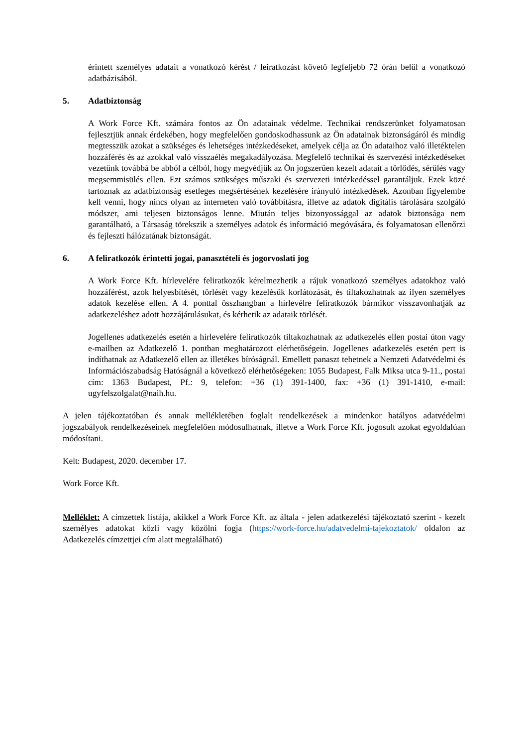érintett személyes adatait a vonatkozó kérést / leiratkozást követő legfeljebb 72 órán belül a vonatkozó adatbázisából.
5. Adatbiztonság
A Work Force Kft. számára fontos az Ön adatainak védelme. Technikai rendszerünket folyamatosan fejlesztjük annak érdekében, hogy megfelelően gondoskodhassunk az Ön adatainak biztonságáról és mindig megtesszük azokat a szükséges és lehetséges intézkedéseket, amelyek célja az Ön adataihoz való illetéktelen hozzáférés és az azokkal való visszaélés megakadályozása. Megfelelő technikai és szervezési intézkedéseket vezetünk továbbá be abból a célból, hogy megvédjük az Ön jogszerűen kezelt adatait a törlődés, sérülés vagy megsemmisülés ellen. Ezt számos szükséges műszaki és szervezeti intézkedéssel garantáljuk. Ezek közé tartoznak az adatbiztonság esetleges megsértésének kezelésére irányuló intézkedések. Azonban figyelembe kell venni, hogy nincs olyan az interneten való továbbításra, illetve az adatok digitális tárolására szolgáló módszer, ami teljesen biztonságos lenne. Miután teljes bizonyossággal az adatok biztonsága nem garantálható, a Társaság törekszik a személyes adatok és információ megóvására, és folyamatosan ellenőrzi és fejleszti hálózatának biztonságát.
6. A feliratkozók érintetti jogai, panasztételi és jogorvoslati jog
A Work Force Kft. hírlevelére feliratkozók kérelmezhetik a rájuk vonatkozó személyes adatokhoz való hozzáférést, azok helyesbítését, törlését vagy kezelésük korlátozását, és tiltakozhatnak az ilyen személyes adatok kezelése ellen. A 4. ponttal összhangban a hírlevélre feliratkozók bármikor visszavonhatják az adatkezeléshez adott hozzájárulásukat, és kérhetik az adataik törlését.
Jogellenes adatkezelés esetén a hírlevelére feliratkozók tiltakozhatnak az adatkezelés ellen postai úton vagy e-mailben az Adatkezelő 1. pontban meghatározott elérhetőségein. Jogellenes adatkezelés esetén pert is indíthatnak az Adatkezelő ellen az illetékes bíróságnál. Emellett panaszt tehetnek a Nemzeti Adatvédelmi és Információszabadság Hatóságnál a következő elérhetőségeken: 1055 Budapest, Falk Miksa utca 9-11., postai cím: 1363 Budapest, Pf.: 9, telefon: +36 (1) 391-1400, fax: +36 (1) 391-1410, e-mail: ugyfelszolgalat@naih.hu.
A jelen tájékoztatóban és annak mellékletében foglalt rendelkezések a mindenkor hatályos adatvédelmi jogszabályok rendelkezéseinek megfelelően módosulhatnak, illetve a Work Force Kft. jogosult azokat egyoldalúan módosítani.
Kelt: Budapest, 2020. december 17.
Work Force Kft.
Melléklet: A címzettek listája, akikkel a Work Force Kft. az általa - jelen adatkezelési tájékoztató szerint - kezelt személyes adatokat közli vagy közölni fogja (https://work-force.hu/adatvedelmi-tajekoztatok/ oldalon az Adatkezelés címzettjei cím alatt megtalálható)